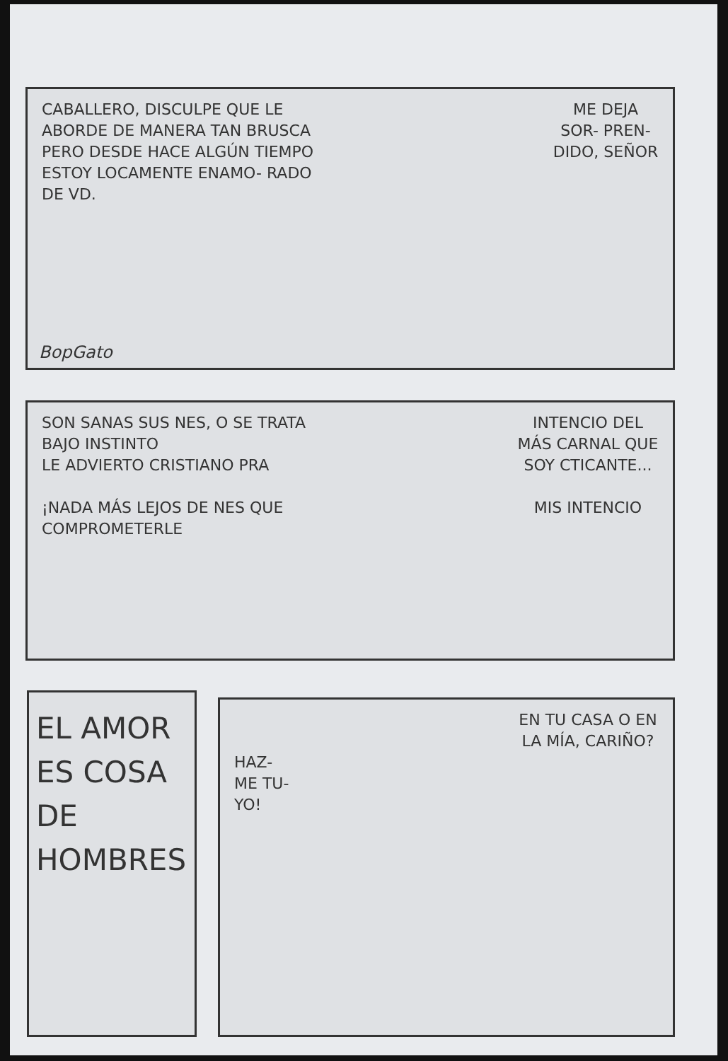CABALLERO, DISCULPE QUE LE ABORDE DE MANERA TAN BRUSCA PERO DESDE HACE ALGÚN TIEMPO ESTOY LOCAMENTE ENAMO- RADO DE VD.
ME DEJA SOR- PREN- DIDO, SEÑOR
BopGato
SON SANAS SUS NES, O SE TRATA BAJO INSTINTO
LE ADVIERTO CRISTIANO PRA
¡NADA MÁS LEJOS DE NES QUE COMPROMETERLE
INTENCIO DEL MÁS CARNAL QUE SOY CTICANTE...
MIS INTENCIO
EL AMOR ES COSA DE HOMBRES
HAZ- ME TU- YO!
EN TU CASA O EN LA MÍA, CARIÑO?